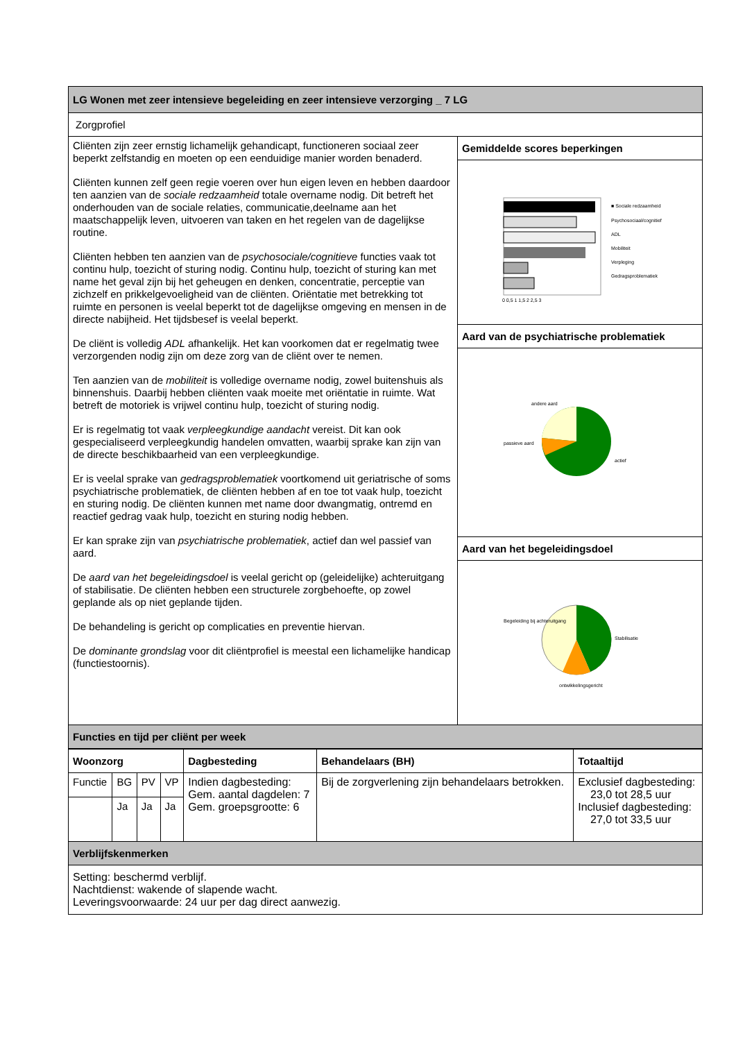| LG Wonen met zeer intensieve begeleiding en zeer intensieve verzorging _ 7 LG | |
| --- | --- |
| Zorgprofiel | |
| Cliënten zijn zeer ernstig lichamelijk gehandicapt, functioneren sociaal zeer beperkt zelfstandig en moeten op een eenduidige manier worden benaderd. Cliënten kunnen zelf geen regie voeren over hun eigen leven en hebben daardoor ten aanzien van de sociale redzaamheid totale overname nodig. Dit betreft het onderhouden van de sociale relaties, communicatie,deelname aan het maatschappelijk leven, uitvoeren van taken en het regelen van de dagelijkse routine. Cliënten hebben ten aanzien van de psychosociale/cognitieve functies vaak tot continu hulp, toezicht of sturing nodig. Continu hulp, toezicht of sturing kan met name het geval zijn bij het geheugen en denken, concentratie, perceptie van zichzelf en prikkelgevoeligheid van de cliënten. Oriëntatie met betrekking tot ruimte en personen is veelal beperkt tot de dagelijkse omgeving en mensen in de directe nabijheid. Het tijdsbesef is veelal beperkt. De cliënt is volledig ADL afhankelijk. Het kan voorkomen dat er regelmatig twee verzorgenden nodig zijn om deze zorg van de cliënt over te nemen. Ten aanzien van de mobiliteit is volledige overname nodig, zowel buitenshuis als binnenshuis. Daarbij hebben cliënten vaak moeite met oriëntatie in ruimte. Wat betreft de motoriek is vrijwel continu hulp, toezicht of sturing nodig. Er is regelmatig tot vaak verpleegkundige aandacht vereist. Dit kan ook gespecialiseerd verpleegkundig handelen omvatten, waarbij sprake kan zijn van de directe beschikbaarheid van een verpleegkundige. Er is veelal sprake van gedragsproblematiek voortkomend uit geriatrische of soms psychiatrische problematiek, de cliënten hebben af en toe tot vaak hulp, toezicht en sturing nodig. De cliënten kunnen met name door dwangmatig, ontremd en reactief gedrag vaak hulp, toezicht en sturing nodig hebben. Er kan sprake zijn van psychiatrische problematiek , actief dan wel passief van aard. De aard van het begeleidingsdoel is veelal gericht op (geleidelijke) achteruitgang of stabilisatie. De cliënten hebben een structurele zorgbehoefte, op zowel geplande als op niet geplande tijden. De behandeling is gericht op complicaties en preventie hiervan. De dominante grondslag voor dit cliëntprofiel is meestal een lichamelijke handicap (functiestoornis). | Gemiddelde scores beperkingen |
| | ■ Sociale redzaamheid Psychosociaal/cognitief ADL Mobiliteit Verpleging Gedragsproblematiek 0 0,5 1 1,5 2 2,5 3 |
| | Aard van de psychiatrische problematiek |
| | andere aard passieve aard actief |
| | Aard van het begeleidingsdoel |
| | Begeleiding bij achteruitgang Stabilisatie ontwikkelingsgericht |
| Functies en tijd per cliënt per week | |
| Woonzorg | | | | Dagbesteding | Behandelaars (BH) | Totaaltijd |
| --- | --- | --- | --- | --- | --- | --- |
| Functie | BG | PV | VP | Indien dagbesteding: Gem. aantal dagdelen: 7 Gem. groepsgrootte: 6 | Bij de zorgverlening zijn behandelaars betrokken. | Exclusief dagbesteding: 23,0 tot 28,5 uur Inclusief dagbesteding: 27,0 tot 33,5 uur |
| | Ja | Ja | Ja | | | |
| Verblijfskenmerken | | | | | | |
| Setting: beschermd verblijf. Nachtdienst: wakende of slapende wacht. Leveringsvoorwaarde: 24 uur per dag direct aanwezig. | | | | | | |